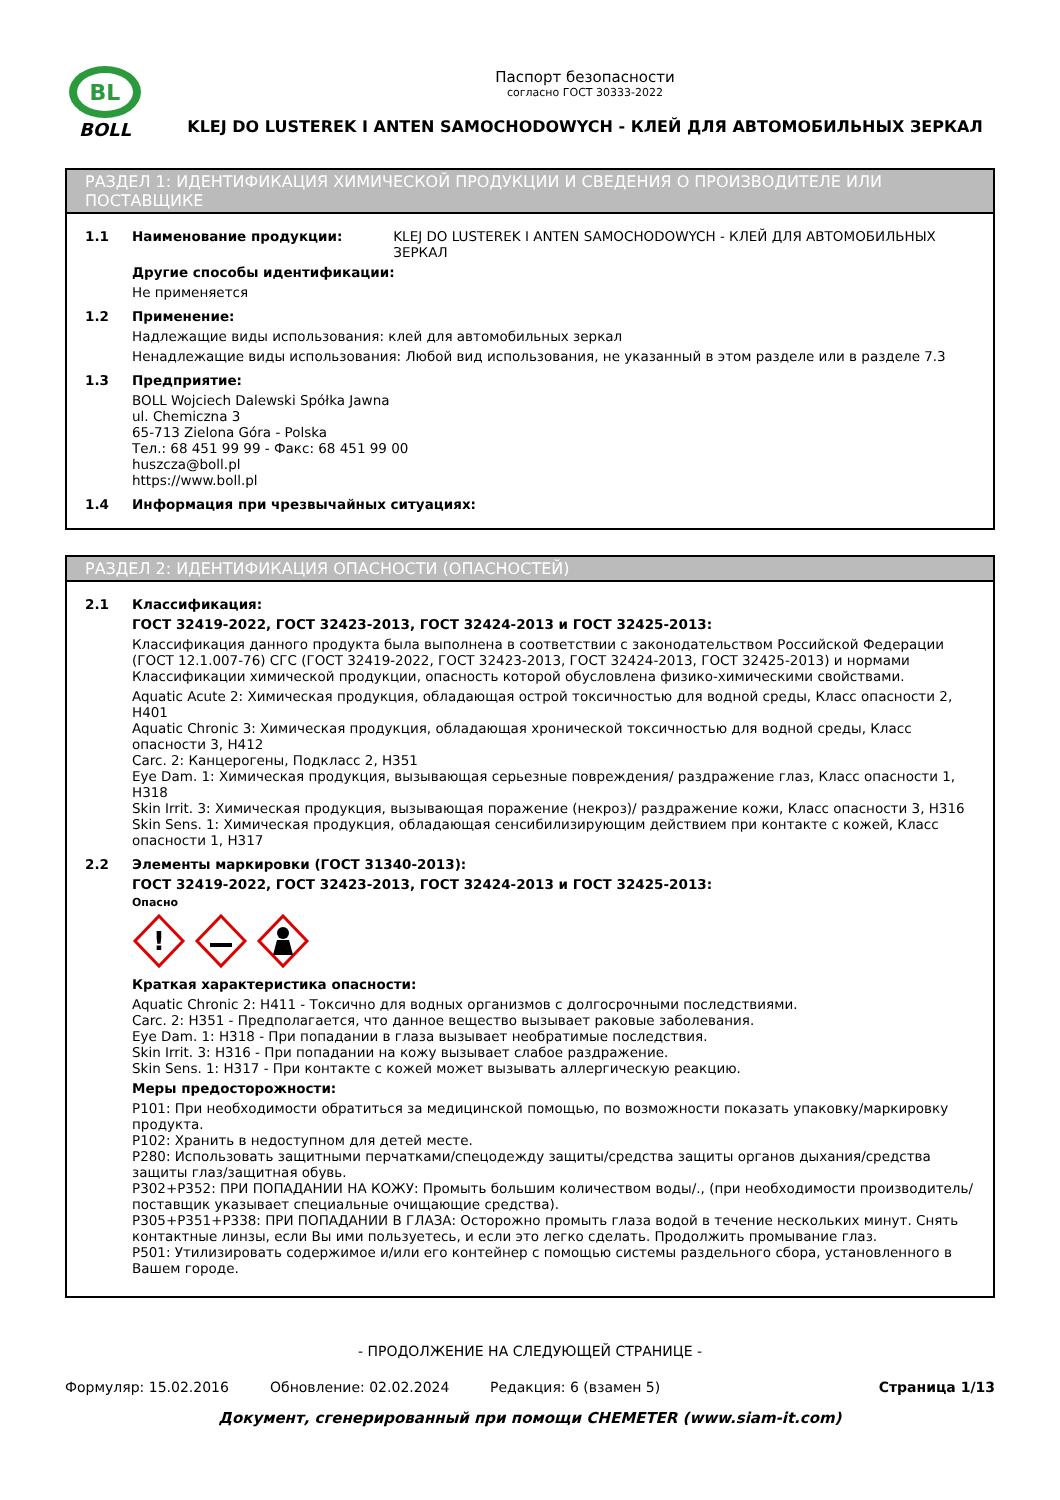BL
BOLL
Паспорт безопасности
согласно ГОСТ 30333-2022
KLEJ DO LUSTEREK I ANTEN SAMOCHODOWYCH - КЛЕЙ ДЛЯ АВТОМОБИЛЬНЫХ ЗЕРКАЛ
РАЗДЕЛ 1: ИДЕНТИФИКАЦИЯ ХИМИЧЕСКОЙ ПРОДУКЦИИ И СВЕДЕНИЯ О ПРОИЗВОДИТЕЛЕ ИЛИ ПОСТАВЩИКЕ
1.1 Наименование продукции: KLEJ DO LUSTEREK I ANTEN SAMOCHODOWYCH - КЛЕЙ ДЛЯ АВТОМОБИЛЬНЫХ ЗЕРКАЛ
Другие способы идентификации:
Не применяется
1.2 Применение:
Надлежащие виды использования: клей для автомобильных зеркал
Ненадлежащие виды использования: Любой вид использования, не указанный в этом разделе или в разделе 7.3
1.3 Предприятие:
BOLL Wojciech Dalewski Spółka Jawna
ul. Chemiczna 3
65-713 Zielona Góra - Polska
Тел.: 68 451 99 99 - Факс: 68 451 99 00
huszcza@boll.pl
https://www.boll.pl
1.4 Информация при чрезвычайных ситуациях:
РАЗДЕЛ 2: ИДЕНТИФИКАЦИЯ ОПАСНОСТИ (ОПАСНОСТЕЙ)
2.1 Классификация:
ГОСТ 32419-2022, ГОСТ 32423-2013, ГОСТ 32424-2013 и ГОСТ 32425-2013:
Классификация данного продукта была выполнена в соответствии с законодательством Российской Федерации (ГОСТ 12.1.007-76) СГС (ГОСТ 32419-2022, ГОСТ 32423-2013, ГОСТ 32424-2013, ГОСТ 32425-2013) и нормами Классификации химической продукции, опасность которой обусловлена физико-химическими свойствами.
Aquatic Acute 2: Химическая продукция, обладающая острой токсичностью для водной среды, Класс опасности 2, H401
Aquatic Chronic 3: Химическая продукция, обладающая хронической токсичностью для водной среды, Класс опасности 3, H412
Carc. 2: Канцерогены, Подкласс 2, H351
Eye Dam. 1: Химическая продукция, вызывающая серьезные повреждения/ раздражение глаз, Класс опасности 1, H318
Skin Irrit. 3: Химическая продукция, вызывающая поражение (некроз)/ раздражение кожи, Класс опасности 3, H316
Skin Sens. 1: Химическая продукция, обладающая сенсибилизирующим действием при контакте с кожей, Класс опасности 1, H317
2.2 Элементы маркировки (ГОСТ 31340-2013):
ГОСТ 32419-2022, ГОСТ 32423-2013, ГОСТ 32424-2013 и ГОСТ 32425-2013:
Опасно
!
Краткая характеристика опасности:
Aquatic Chronic 2: H411 - Токсично для водных организмов с долгосрочными последствиями.
Carc. 2: H351 - Предполагается, что данное вещество вызывает раковые заболевания.
Eye Dam. 1: H318 - При попадании в глаза вызывает необратимые последствия.
Skin Irrit. 3: H316 - При попадании на кожу вызывает слабое раздражение.
Skin Sens. 1: H317 - При контакте с кожей может вызывать аллергическую реакцию.
Меры предосторожности:
P101: При необходимости обратиться за медицинской помощью, по возможности показать упаковку/маркировку продукта.
P102: Хранить в недоступном для детей месте.
P280: Использовать защитными перчатками/спецодежду защиты/средства защиты органов дыхания/средства защиты глаз/защитная обувь.
P302+P352: ПРИ ПОПАДАНИИ НА КОЖУ: Промыть большим количеством воды/., (при необходимости производитель/поставщик указывает специальные очищающие средства).
P305+P351+P338: ПРИ ПОПАДАНИИ В ГЛАЗА: Осторожно промыть глаза водой в течение нескольких минут. Снять контактные линзы, если Вы ими пользуетесь, и если это легко сделать. Продолжить промывание глаз.
P501: Утилизировать содержимое и/или его контейнер с помощью системы раздельного сбора, установленного в Вашем городе.
- ПРОДОЛЖЕНИЕ НА СЛЕДУЮЩЕЙ СТРАНИЦЕ -
Формуляр: 15.02.2016 Обновление: 02.02.2024 Редакция: 6 (взамен 5) Страница 1/13
Документ, сгенерированный при помощи CHEMETER (www.siam-it.com)